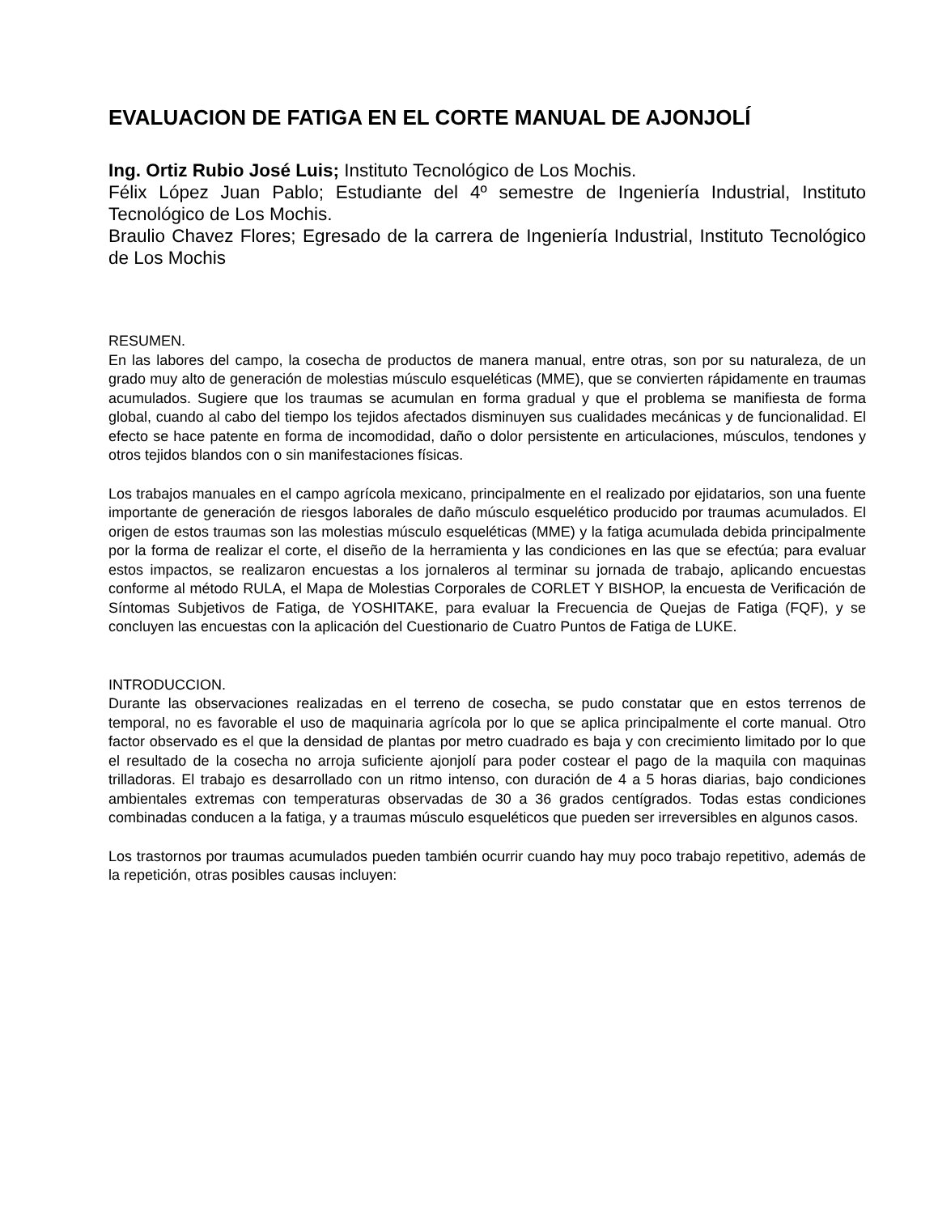EVALUACION DE FATIGA EN EL CORTE MANUAL DE AJONJOLÍ
Ing. Ortiz Rubio José Luis; Instituto Tecnológico de Los Mochis.
Félix López Juan Pablo; Estudiante del 4º semestre de Ingeniería Industrial, Instituto Tecnológico de Los Mochis.
Braulio Chavez Flores; Egresado de la carrera de Ingeniería Industrial, Instituto Tecnológico de Los Mochis
RESUMEN.
En las labores del campo, la cosecha de productos de manera manual, entre otras, son por su naturaleza, de un grado muy alto de generación de molestias músculo esqueléticas (MME), que se convierten rápidamente en traumas acumulados. Sugiere que los traumas se acumulan en forma gradual y que el problema se manifiesta de forma global, cuando al cabo del tiempo los tejidos afectados disminuyen sus cualidades mecánicas y de funcionalidad. El efecto se hace patente en forma de incomodidad, daño o dolor persistente en articulaciones, músculos, tendones y otros tejidos blandos con o sin manifestaciones físicas.
Los trabajos manuales en el campo agrícola mexicano, principalmente en el realizado por ejidatarios, son una fuente importante de generación de riesgos laborales de daño músculo esquelético producido por traumas acumulados. El origen de estos traumas son las molestias músculo esqueléticas (MME) y la fatiga acumulada debida principalmente por la forma de realizar el corte, el diseño de la herramienta y las condiciones en las que se efectúa; para evaluar estos impactos, se realizaron encuestas a los jornaleros al terminar su jornada de trabajo, aplicando encuestas conforme al método RULA, el Mapa de Molestias Corporales de CORLET Y BISHOP, la encuesta de Verificación de Síntomas Subjetivos de Fatiga, de YOSHITAKE, para evaluar la Frecuencia de Quejas de Fatiga (FQF), y se concluyen las encuestas con la aplicación del Cuestionario de Cuatro Puntos de Fatiga de LUKE.
INTRODUCCION.
Durante las observaciones realizadas en el terreno de cosecha, se pudo constatar que en estos terrenos de temporal, no es favorable el uso de maquinaria agrícola por lo que se aplica principalmente el corte manual. Otro factor observado es el que la densidad de plantas por metro cuadrado es baja y con crecimiento limitado por lo que el resultado de la cosecha no arroja suficiente ajonjolí para poder costear el pago de la maquila con maquinas trilladoras. El trabajo es desarrollado con un ritmo intenso, con duración de 4 a 5 horas diarias, bajo condiciones ambientales extremas con temperaturas observadas de 30 a 36 grados centígrados. Todas estas condiciones combinadas conducen a la fatiga, y a traumas músculo esqueléticos que pueden ser irreversibles en algunos casos.
Los trastornos por traumas acumulados pueden también ocurrir cuando hay muy poco trabajo repetitivo, además de la repetición, otras posibles causas incluyen: